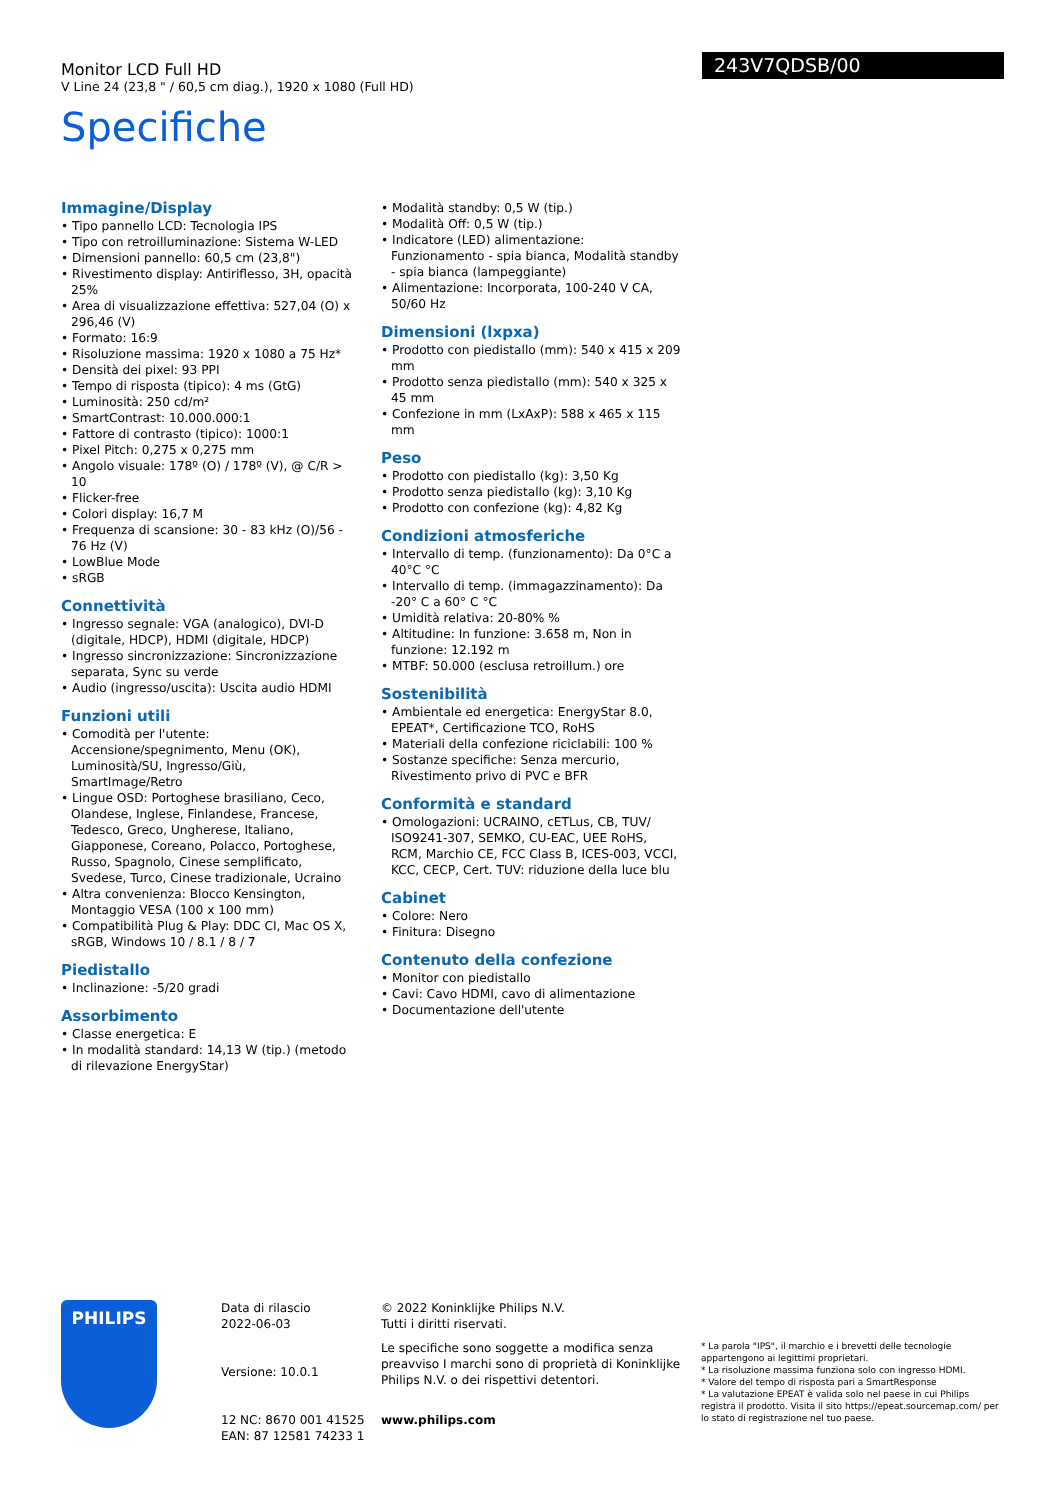Monitor LCD Full HD
V Line 24 (23,8 " / 60,5 cm diag.), 1920 x 1080 (Full HD)
Specifiche
243V7QDSB/00
Immagine/Display
• Tipo pannello LCD: Tecnologia IPS
• Tipo con retroilluminazione: Sistema W-LED
• Dimensioni pannello: 60,5 cm (23,8")
• Rivestimento display: Antiriflesso, 3H, opacità 25%
• Area di visualizzazione effettiva: 527,04 (O) x 296,46 (V)
• Formato: 16:9
• Risoluzione massima: 1920 x 1080 a 75 Hz*
• Densità dei pixel: 93 PPI
• Tempo di risposta (tipico): 4 ms (GtG)
• Luminosità: 250 cd/m²
• SmartContrast: 10.000.000:1
• Fattore di contrasto (tipico): 1000:1
• Pixel Pitch: 0,275 x 0,275 mm
• Angolo visuale: 178º (O) / 178º (V), @ C/R > 10
• Flicker-free
• Colori display: 16,7 M
• Frequenza di scansione: 30 - 83 kHz (O)/56 - 76 Hz (V)
• LowBlue Mode
• sRGB
Connettività
• Ingresso segnale: VGA (analogico), DVI-D (digitale, HDCP), HDMI (digitale, HDCP)
• Ingresso sincronizzazione: Sincronizzazione separata, Sync su verde
• Audio (ingresso/uscita): Uscita audio HDMI
Funzioni utili
• Comodità per l'utente: Accensione/spegnimento, Menu (OK), Luminosità/SU, Ingresso/Giù, SmartImage/Retro
• Lingue OSD: Portoghese brasiliano, Ceco, Olandese, Inglese, Finlandese, Francese, Tedesco, Greco, Ungherese, Italiano, Giapponese, Coreano, Polacco, Portoghese, Russo, Spagnolo, Cinese semplificato, Svedese, Turco, Cinese tradizionale, Ucraino
• Altra convenienza: Blocco Kensington, Montaggio VESA (100 x 100 mm)
• Compatibilità Plug & Play: DDC CI, Mac OS X, sRGB, Windows 10 / 8.1 / 8 / 7
Piedistallo
• Inclinazione: -5/20 gradi
Assorbimento
• Classe energetica: E
• In modalità standard: 14,13 W (tip.) (metodo di rilevazione EnergyStar)
• Modalità standby: 0,5 W (tip.)
• Modalità Off: 0,5 W (tip.)
• Indicatore (LED) alimentazione: Funzionamento - spia bianca, Modalità standby - spia bianca (lampeggiante)
• Alimentazione: Incorporata, 100-240 V CA, 50/60 Hz
Dimensioni (lxpxa)
• Prodotto con piedistallo (mm): 540 x 415 x 209 mm
• Prodotto senza piedistallo (mm): 540 x 325 x 45 mm
• Confezione in mm (LxAxP): 588 x 465 x 115 mm
Peso
• Prodotto con piedistallo (kg): 3,50 Kg
• Prodotto senza piedistallo (kg): 3,10 Kg
• Prodotto con confezione (kg): 4,82 Kg
Condizioni atmosferiche
• Intervallo di temp. (funzionamento): Da 0°C a 40°C °C
• Intervallo di temp. (immagazzinamento): Da -20° C a 60° C °C
• Umidità relativa: 20-80% %
• Altitudine: In funzione: 3.658 m, Non in funzione: 12.192 m
• MTBF: 50.000 (esclusa retroillum.) ore
Sostenibilità
• Ambientale ed energetica: EnergyStar 8.0, EPEAT*, Certificazione TCO, RoHS
• Materiali della confezione riciclabili: 100 %
• Sostanze specifiche: Senza mercurio, Rivestimento privo di PVC e BFR
Conformità e standard
• Omologazioni: UCRAINO, cETLus, CB, TUV/ ISO9241-307, SEMKO, CU-EAC, UEE RoHS, RCM, Marchio CE, FCC Class B, ICES-003, VCCI, KCC, CECP, Cert. TUV: riduzione della luce blu
Cabinet
• Colore: Nero
• Finitura: Disegno
Contenuto della confezione
• Monitor con piedistallo
• Cavi: Cavo HDMI, cavo di alimentazione
• Documentazione dell'utente
PHILIPS
Data di rilascio
2022-06-03
Versione: 10.0.1
12 NC: 8670 001 41525
EAN: 87 12581 74233 1
© 2022 Koninklijke Philips N.V.
Tutti i diritti riservati.
Le specifiche sono soggette a modifica senza preavviso I marchi sono di proprietà di Koninklijke Philips N.V. o dei rispettivi detentori.
www.philips.com
* La parola "IPS", il marchio e i brevetti delle tecnologie appartengono ai legittimi proprietari.
* La risoluzione massima funziona solo con ingresso HDMI.
* Valore del tempo di risposta pari a SmartResponse
* La valutazione EPEAT è valida solo nel paese in cui Philips registra il prodotto. Visita il sito https://epeat.sourcemap.com/ per lo stato di registrazione nel tuo paese.